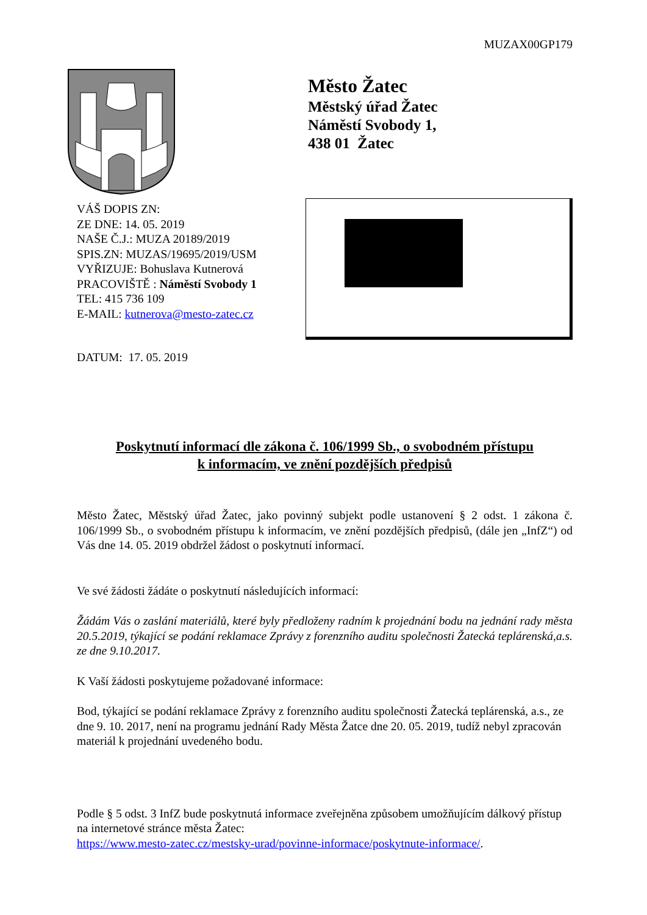MUZAX00GP179
VÁŠ DOPIS ZN:
ZE DNE: 14. 05. 2019
NAŠE Č.J.: MUZA 20189/2019
SPIS.ZN: MUZAS/19695/2019/USM
VYŘIZUJE: Bohuslava Kutnerová
PRACOVIŠTĚ : Náměstí Svobody 1
TEL: 415 736 109
E-MAIL: kutnerova@mesto-zatec.cz
DATUM: 17. 05. 2019
Město Žatec
Městský úřad Žatec
Náměstí Svobody 1,
438 01 Žatec
Poskytnutí informací dle zákona č. 106/1999 Sb., o svobodném přístupu
k informacím, ve znění pozdějších předpisů
Město Žatec, Městský úřad Žatec, jako povinný subjekt podle ustanovení § 2 odst. 1 zákona č. 106/1999 Sb., o svobodném přístupu k informacím, ve znění pozdějších předpisů, (dále jen „InfZ“) od Vás dne 14. 05. 2019 obdržel žádost o poskytnutí informací.
Ve své žádosti žádáte o poskytnutí následujících informací:
Žádám Vás o zaslání materiálů, které byly předloženy radním k projednání bodu na jednání rady města 20.5.2019, týkající se podání reklamace Zprávy z forenzního auditu společnosti Žatecká teplárenská,a.s. ze dne 9.10.2017.
K Vaší žádosti poskytujeme požadované informace:
Bod, týkající se podání reklamace Zprávy z forenzního auditu společnosti Žatecká teplárenská, a.s., ze dne 9. 10. 2017, není na programu jednání Rady Města Žatce dne 20. 05. 2019, tudíž nebyl zpracován materiál k projednání uvedeného bodu.
Podle § 5 odst. 3 InfZ bude poskytnutá informace zveřejněna způsobem umožňujícím dálkový přístup na internetové stránce města Žatec:
https://www.mesto-zatec.cz/mestsky-urad/povinne-informace/poskytnute-informace/.